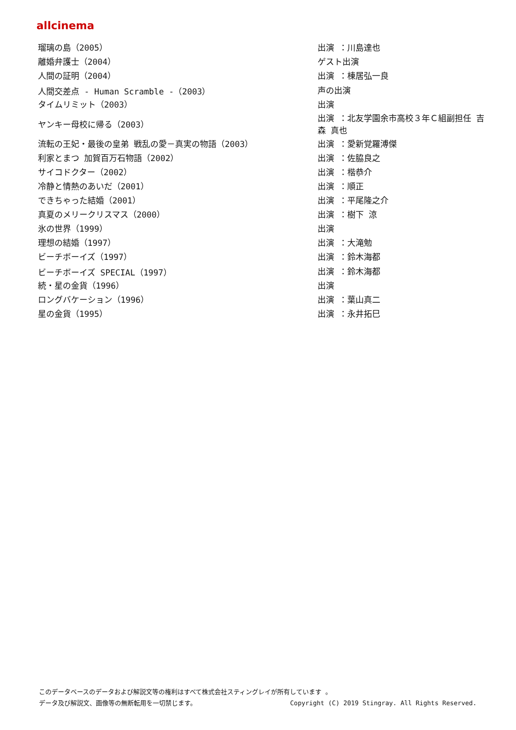allcinema
| 瑠璃の島（2005） | 出演 ：川島達也 |
| 離婚弁護士（2004） | ゲスト出演 |
| 人間の証明（2004） | 出演 ：棟居弘一良 |
| 人間交差点 - Human Scramble -（2003） | 声の出演 |
| タイムリミット（2003） | 出演 |
| ヤンキー母校に帰る（2003） | 出演 ：北友学園余市高校３年Ｃ組副担任 吉森 真也 |
| 流転の王妃・最後の皇弟 戦乱の愛－真実の物語（2003） | 出演 ：愛新覚羅溥傑 |
| 利家とまつ 加賀百万石物語（2002） | 出演 ：佐脇良之 |
| サイコドクター（2002） | 出演 ：楷恭介 |
| 冷静と情熱のあいだ（2001） | 出演 ：順正 |
| できちゃった結婚（2001） | 出演 ：平尾隆之介 |
| 真夏のメリークリスマス（2000） | 出演 ：樹下 涼 |
| 氷の世界（1999） | 出演 |
| 理想の結婚（1997） | 出演 ：大滝勉 |
| ビーチボーイズ（1997） | 出演 ：鈴木海都 |
| ビーチボーイズ SPECIAL（1997） | 出演 ：鈴木海都 |
| 続・星の金貨（1996） | 出演 |
| ロングバケーション（1996） | 出演 ：葉山真二 |
| 星の金貨（1995） | 出演 ：永井拓巳 |
このデータベースのデータおよび解説文等の権利はすべて株式会社スティングレイが所有しています 。
データ及び解説文、画像等の無断転用を一切禁じます。 Copyright (C) 2019 Stingray. All Rights Reserved.